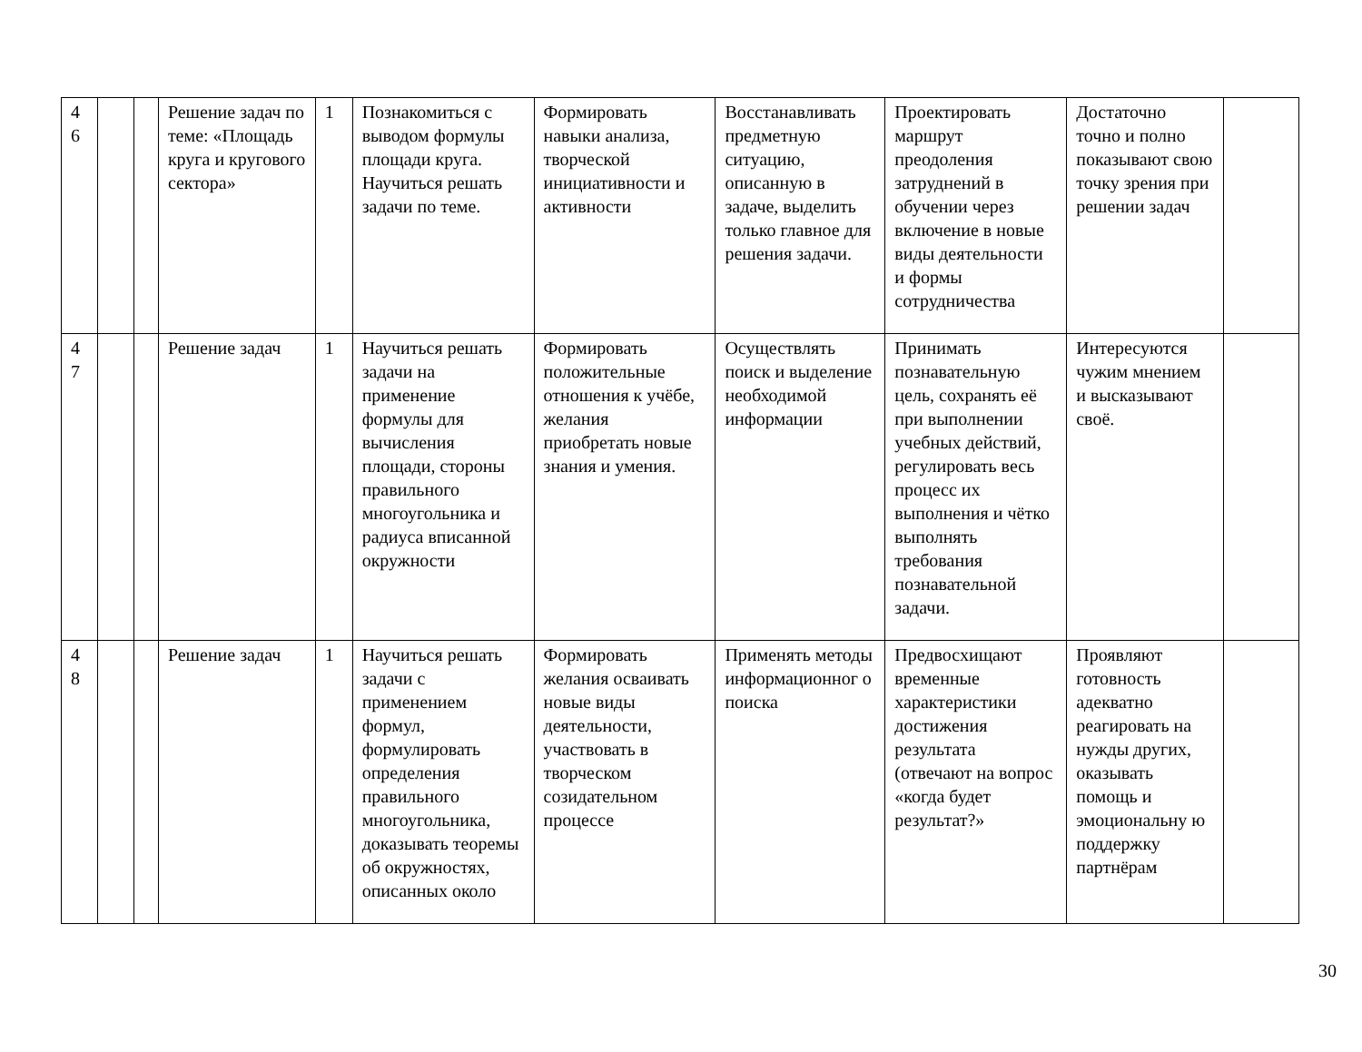| 4 6 | | | Решение задач по теме: «Площадь круга и кругового сектора» | 1 | Познакомиться с выводом формулы площади круга. Научиться решать задачи по теме. | Формировать навыки анализа, творческой инициативности и активности | Восстанавливать предметную ситуацию, описанную в задаче, выделить только главное для решения задачи. | Проектировать маршрут преодоления затруднений в обучении через включение в новые виды деятельности и формы сотрудничества | Достаточно точно и полно показывают свою точку зрения при решении задач | |
| 4 7 | | | Решение задач | 1 | Научиться решать задачи на применение формулы для вычисления площади, стороны правильного многоугольника и радиуса вписанной окружности | Формировать положительные отношения к учёбе, желания приобретать новые знания и умения. | Осуществлять поиск и выделение необходимой информации | Принимать познавательную цель, сохранять её при выполнении учебных действий, регулировать весь процесс их выполнения и чётко выполнять требования познавательной задачи. | Интересуются чужим мнением и высказывают своё. | |
| 4 8 | | | Решение задач | 1 | Научиться решать задачи с применением формул, формулировать определения правильного многоугольника, доказывать теоремы об окружностях, описанных около | Формировать желания осваивать новые виды деятельности, участвовать в творческом созидательном процессе | Применять методы информационног о поиска | Предвосхищают временные характеристики достижения результата (отвечают на вопрос «когда будет результат?» | Проявляют готовность адекватно реагировать на нужды других, оказывать помощь и эмоциональну ю поддержку партнёрам | |
30